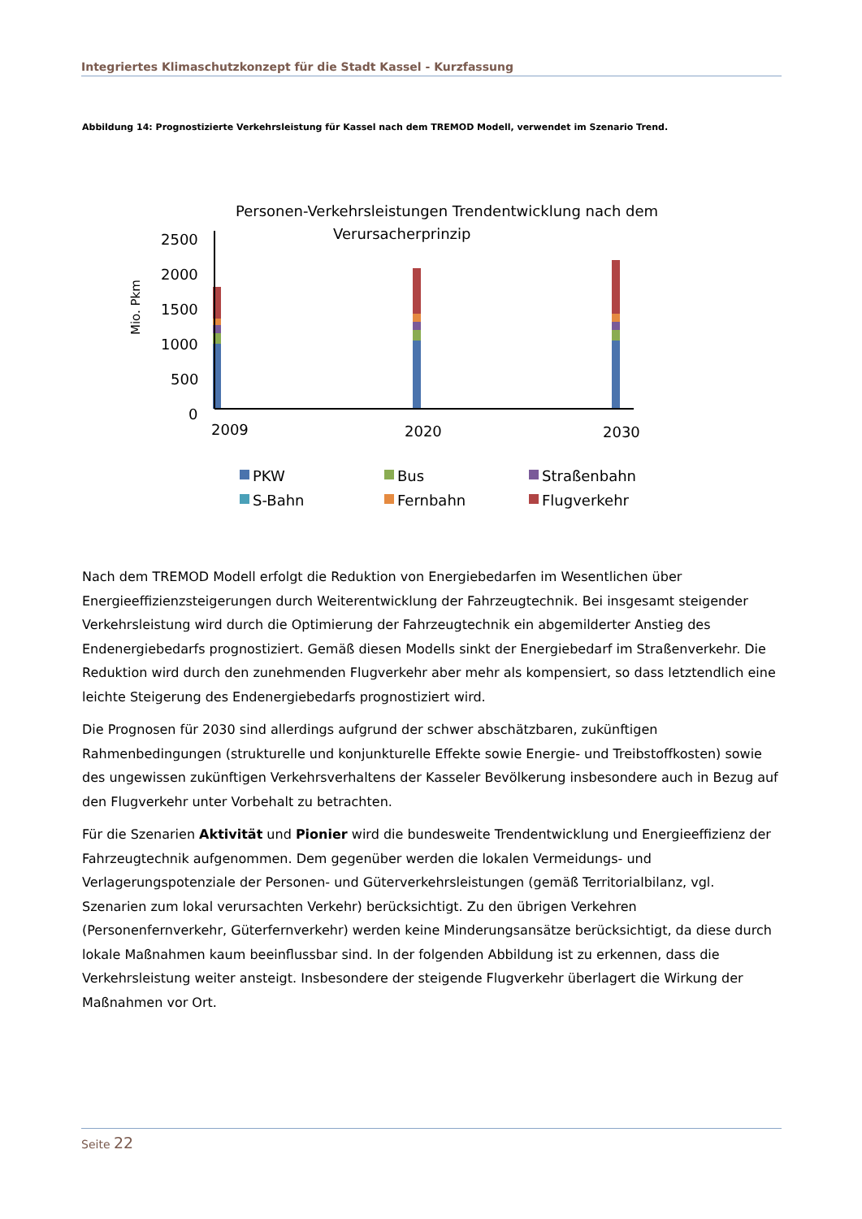Integriertes Klimaschutzkonzept für die Stadt Kassel - Kurzfassung
Abbildung 14: Prognostizierte Verkehrsleistung für Kassel nach dem TREMOD Modell, verwendet im Szenario Trend.
Personen-Verkehrsleistungen Trendentwicklung nach dem
Verursacherprinzip
Mio. Pkm
2500
2000
1500
1000
500
0
2009
2020
2030
PKW
Bus
Straßenbahn
S-Bahn
Fernbahn
Flugverkehr
Nach dem TREMOD Modell erfolgt die Reduktion von Energiebedarfen im Wesentlichen über Energieeffizienzsteigerungen durch Weiterentwicklung der Fahrzeugtechnik. Bei insgesamt steigender Verkehrsleistung wird durch die Optimierung der Fahrzeugtechnik ein abgemilderter Anstieg des Endenergiebedarfs prognostiziert. Gemäß diesen Modells sinkt der Energiebedarf im Straßenverkehr. Die Reduktion wird durch den zunehmenden Flugverkehr aber mehr als kompensiert, so dass letztendlich eine leichte Steigerung des Endenergiebedarfs prognostiziert wird.
Die Prognosen für 2030 sind allerdings aufgrund der schwer abschätzbaren, zukünftigen Rahmenbedingungen (strukturelle und konjunkturelle Effekte sowie Energie- und Treibstoffkosten) sowie des ungewissen zukünftigen Verkehrsverhaltens der Kasseler Bevölkerung insbesondere auch in Bezug auf den Flugverkehr unter Vorbehalt zu betrachten.
Für die Szenarien Aktivität und Pionier wird die bundesweite Trendentwicklung und Energieeffizienz der Fahrzeugtechnik aufgenommen. Dem gegenüber werden die lokalen Vermeidungs- und Verlagerungspotenziale der Personen- und Güterverkehrsleistungen (gemäß Territorialbilanz, vgl. Szenarien zum lokal verursachten Verkehr) berücksichtigt. Zu den übrigen Verkehren (Personenfernverkehr, Güterfernverkehr) werden keine Minderungsansätze berücksichtigt, da diese durch lokale Maßnahmen kaum beeinflussbar sind. In der folgenden Abbildung ist zu erkennen, dass die Verkehrsleistung weiter ansteigt. Insbesondere der steigende Flugverkehr überlagert die Wirkung der Maßnahmen vor Ort.
Seite 22